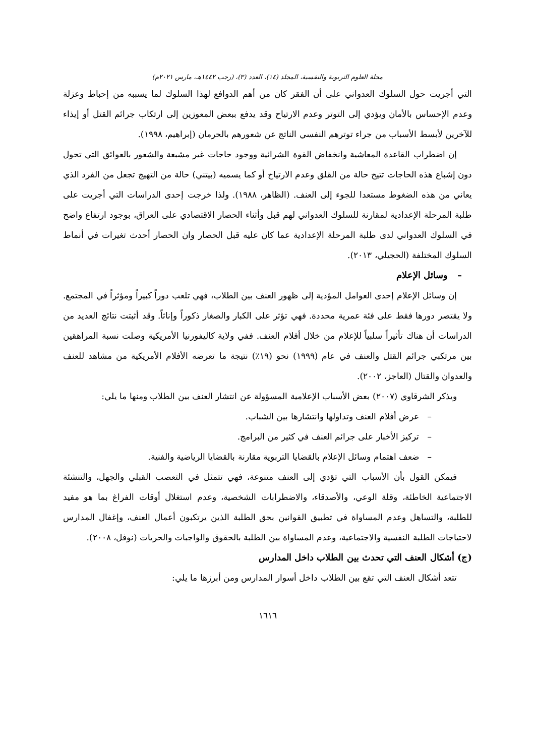مجلة العلوم التربوية والنفسية، المجلد (١٤)، العدد (٣)، (رجب ١٤٤٢هـ، مارس ٢٠٢١م)
التي أجريت حول السلوك العدواني على أن الفقر كان من أهم الدوافع لهذا السلوك لما يسببه من إحباط وعزلة وعدم الإحساس بالأمان ويؤدي إلى التوتر وعدم الارتياح وقد يدفع ببعض المعوزين إلى ارتكاب جرائم القتل أو إيذاء للآخرين لأبسط الأسباب من جراء توترهم النفسي الناتج عن شعورهم بالحرمان (إبراهيم، ١٩٩٨).
إن اضطراب القاعدة المعاشية وانخفاض القوة الشرائية ووجود حاجات غير مشبعة والشعور بالعوائق التي تحول دون إشباع هذه الحاجات تتيح حالة من القلق وعدم الارتياح أو كما يسميه (بيتني) حالة من التهيج تجعل من الفرد الذي يعاني من هذه الضغوط مستعدا للجوء إلى العنف. (الظاهر، ١٩٨٨). ولذا خرجت إحدى الدراسات التي أجريت على طلبة المرحلة الإعدادية لمقارنة للسلوك العدواني لهم قبل وأثناء الحصار الاقتصادي على العراق، بوجود ارتفاع واضح في السلوك العدواني لدى طلبة المرحلة الإعدادية عما كان عليه قبل الحصار وان الحصار أحدث تغيرات في أنماط السلوك المختلفة (الحجيلي، ٢٠١٣).
– وسائل الإعلام
إن وسائل الإعلام إحدى العوامل المؤدية إلى ظهور العنف بين الطلاب، فهي تلعب دوراً كبيراً ومؤثراً في المجتمع. ولا يقتصر دورها فقط على فئة عمرية محددة. فهي تؤثر على الكبار والصغار ذكوراً وإناثاً. وقد أثبتت نتائج العديد من الدراسات أن هناك تأثيراً سلبياً للإعلام من خلال أفلام العنف. ففي ولاية كاليفورنيا الأمريكية وصلت نسبة المراهقين بين مرتكبي جرائم القتل والعنف في عام (١٩٩٩) نحو (١٩٪) نتيجة ما تعرضه الأفلام الأمريكية من مشاهد للعنف والعدوان والقتال (العاجز، ٢٠٠٢).
ويذكر الشرقاوي (٢٠٠٧) بعض الأسباب الإعلامية المسؤولة عن انتشار العنف بين الطلاب ومنها ما يلي:
– عرض أفلام العنف وتداولها وانتشارها بين الشباب.
– تركيز الأخبار على جرائم العنف في كثير من البرامج.
– ضعف اهتمام وسائل الإعلام بالقضايا التربوية مقارنة بالقضايا الرياضية والفنية.
فيمكن القول بأن الأسباب التي تؤدي إلى العنف متنوعة، فهي تتمثل في التعصب القبلي والجهل، والتنشئة الاجتماعية الخاطئة، وقلة الوعي، والأصدقاء، والاضطرابات الشخصية، وعدم استغلال أوقات الفراغ بما هو مفيد للطلبة، والتساهل وعدم المساواة في تطبيق القوانين بحق الطلبة الذين يرتكبون أعمال العنف، وإغفال المدارس لاحتياجات الطلبة النفسية والاجتماعية، وعدم المساواة بين الطلبة بالحقوق والواجبات والحريات (نوفل، ٢٠٠٨).
(ج) أشكال العنف التي تحدث بين الطلاب داخل المدارس
تتعد أشكال العنف التي تقع بين الطلاب داخل أسوار المدارس ومن أبرزها ما يلي:
١٦١٦